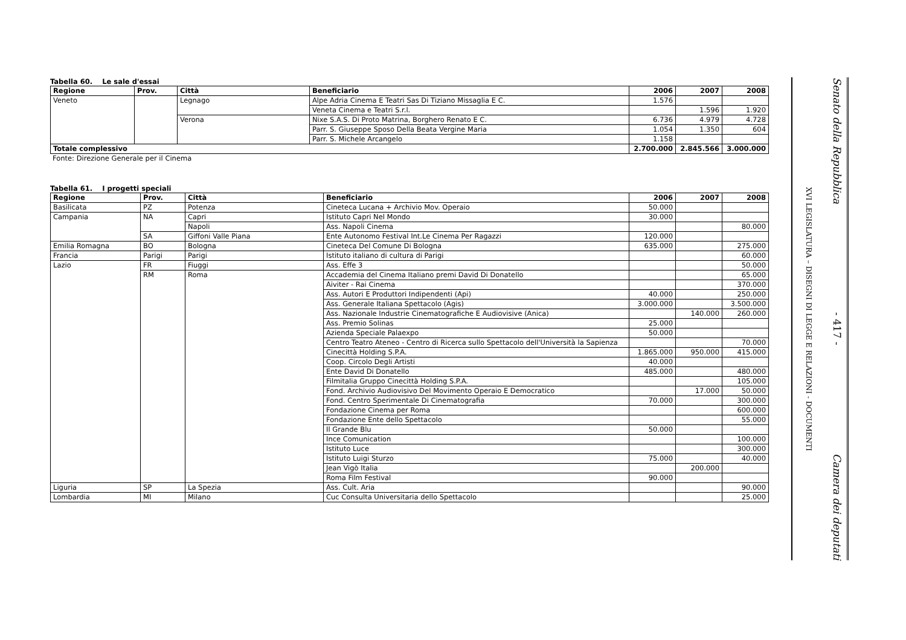Tabella 60. Le sale d'essai
| Regione | Prov. | Città | Beneficiario | 2006 | 2007 | 2008 |
| --- | --- | --- | --- | --- | --- | --- |
| Veneto | | Legnago | Alpe Adria Cinema E Teatri Sas Di Tiziano Missaglia E C. | 1.576 | | |
| | | | Veneta Cinema e Teatri S.r.l. | | 1.596 | 1.920 |
| | | Verona | Nixe S.A.S. Di Proto Matrina, Borghero Renato E C. | 6.736 | 4.979 | 4.728 |
| | | | Parr. S. Giuseppe Sposo Della Beata Vergine Maria | 1.054 | 1.350 | 604 |
| | | | Parr. S. Michele Arcangelo | 1.158 | | |
| Totale complessivo | | | | 2.700.000 | 2.845.566 | 3.000.000 |
Fonte: Direzione Generale per il Cinema
Tabella 61. I progetti speciali
| Regione | Prov. | Città | Beneficiario | 2006 | 2007 | 2008 |
| --- | --- | --- | --- | --- | --- | --- |
| Basilicata | PZ | Potenza | Cineteca Lucana + Archivio Mov. Operaio | 50.000 | | |
| Campania | NA | Capri | Istituto Capri Nel Mondo | 30.000 | | |
| | | Napoli | Ass. Napoli Cinema | | | 80.000 |
| | SA | Giffoni Valle Piana | Ente Autonomo Festival Int.Le Cinema Per Ragazzi | 120.000 | | |
| Emilia Romagna | BO | Bologna | Cineteca Del Comune Di Bologna | 635.000 | | 275.000 |
| Francia | Parigi | Parigi | Istituto italiano di cultura di Parigi | | | 60.000 |
| Lazio | FR | Fiuggi | Ass. Effe 3 | | | 50.000 |
| | RM | Roma | Accademia del Cinema Italiano premi David Di Donatello | | | 65.000 |
| | | | Aiviter - Rai Cinema | | | 370.000 |
| | | | Ass. Autori E Produttori Indipendenti (Api) | 40.000 | | 250.000 |
| | | | Ass. Generale Italiana Spettacolo (Agis) | 3.000.000 | | 3.500.000 |
| | | | Ass. Nazionale Industrie Cinematografiche E Audiovisive (Anica) | | 140.000 | 260.000 |
| | | | Ass. Premio Solinas | 25.000 | | |
| | | | Azienda Speciale Palaexpo | 50.000 | | |
| | | | Centro Teatro Ateneo - Centro di Ricerca sullo Spettacolo dell'Università la Sapienza | | | 70.000 |
| | | | Cinecittà Holding S.P.A. | 1.865.000 | 950.000 | 415.000 |
| | | | Coop. Circolo Degli Artisti | 40.000 | | |
| | | | Ente David Di Donatello | 485.000 | | 480.000 |
| | | | Filmitalia Gruppo Cinecittà Holding S.P.A. | | | 105.000 |
| | | | Fond. Archivio Audiovisivo Del Movimento Operaio E Democratico | | 17.000 | 50.000 |
| | | | Fond. Centro Sperimentale Di Cinematografia | 70.000 | | 300.000 |
| | | | Fondazione Cinema per Roma | | | 600.000 |
| | | | Fondazione Ente dello Spettacolo | | | 55.000 |
| | | | Il Grande Blu | 50.000 | | |
| | | | Ince Comunication | | | 100.000 |
| | | | Istituto Luce | | | 300.000 |
| | | | Istituto Luigi Sturzo | 75.000 | | 40.000 |
| | | | Jean Vigò Italia | | 200.000 | |
| | | | Roma Film Festival | 90.000 | | |
| Liguria | SP | La Spezia | Ass. Cult. Aria | | | 90.000 |
| Lombardia | MI | Milano | Cuc Consulta Universitaria dello Spettacolo | | | 25.000 |
XVI LEGISLATURA – DISEGNI DI LEGGE E RELAZIONI - DOCUMENTI
Senato della Repubblica - 417 - Camera dei deputati